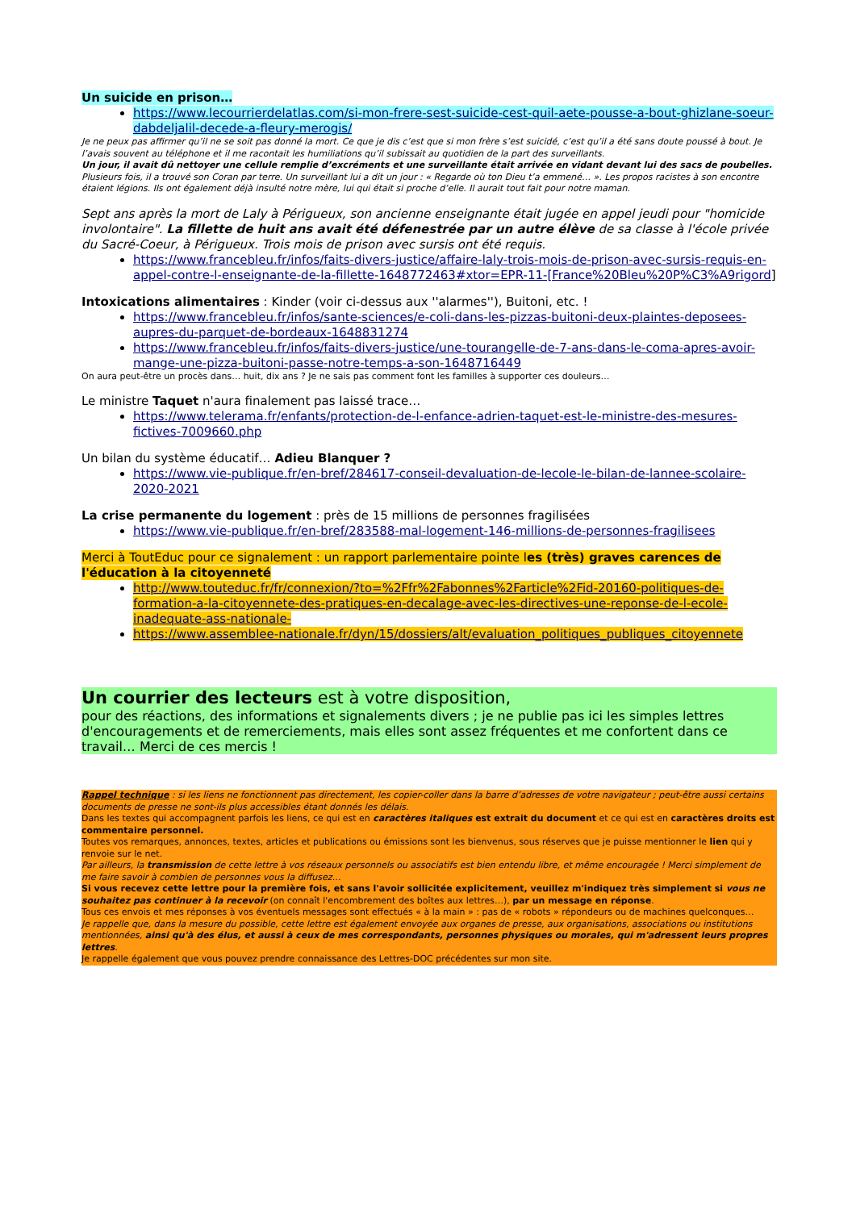Un suicide en prison…
https://www.lecourrierdelatlas.com/si-mon-frere-sest-suicide-cest-quil-aete-pousse-a-bout-ghizlane-soeur-dabdeljalil-decede-a-fleury-merogis/
Je ne peux pas affirmer qu’il ne se soit pas donné la mort. Ce que je dis c’est que si mon frère s’est suicidé, c’est qu’il a été sans doute poussé à bout. Je l’avais souvent au téléphone et il me racontait les humiliations qu’il subissait au quotidien de la part des surveillants.
Un jour, il avait dû nettoyer une cellule remplie d’excréments et une surveillante était arrivée en vidant devant lui des sacs de poubelles.
Plusieurs fois, il a trouvé son Coran par terre. Un surveillant lui a dit un jour : « Regarde où ton Dieu t’a emmené… ». Les propos racistes à son encontre étaient légions. Ils ont également déjà insulté notre mère, lui qui était si proche d’elle. Il aurait tout fait pour notre maman.
Sept ans après la mort de Laly à Périgueux, son ancienne enseignante était jugée en appel jeudi pour "homicide involontaire". La fillette de huit ans avait été défenestrée par un autre élève de sa classe à l'école privée du Sacré-Coeur, à Périgueux. Trois mois de prison avec sursis ont été requis.
https://www.francebleu.fr/infos/faits-divers-justice/affaire-laly-trois-mois-de-prison-avec-sursis-requis-en-appel-contre-l-enseignante-de-la-fillette-1648772463#xtor=EPR-11-[France%20Bleu%20P%C3%A9rigord]
Intoxications alimentaires : Kinder (voir ci-dessus aux ''alarmes''), Buitoni, etc. !
https://www.francebleu.fr/infos/sante-sciences/e-coli-dans-les-pizzas-buitoni-deux-plaintes-deposees-aupres-du-parquet-de-bordeaux-1648831274
https://www.francebleu.fr/infos/faits-divers-justice/une-tourangelle-de-7-ans-dans-le-coma-apres-avoir-mange-une-pizza-buitoni-passe-notre-temps-a-son-1648716449
On aura peut-être un procès dans… huit, dix ans ? Je ne sais pas comment font les familles à supporter ces douleurs…
Le ministre Taquet n'aura finalement pas laissé trace…
https://www.telerama.fr/enfants/protection-de-l-enfance-adrien-taquet-est-le-ministre-des-mesures-fictives-7009660.php
Un bilan du système éducatif… Adieu Blanquer ?
https://www.vie-publique.fr/en-bref/284617-conseil-devaluation-de-lecole-le-bilan-de-lannee-scolaire-2020-2021
La crise permanente du logement : près de 15 millions de personnes fragilisées
https://www.vie-publique.fr/en-bref/283588-mal-logement-146-millions-de-personnes-fragilisees
Merci à ToutEduc pour ce signalement : un rapport parlementaire pointe les (très) graves carences de l'éducation à la citoyenneté
http://www.touteduc.fr/fr/connexion/?to=%2Ffr%2Fabonnes%2Farticle%2Fid-20160-politiques-de-formation-a-la-citoyennete-des-pratiques-en-decalage-avec-les-directives-une-reponse-de-l-ecole-inadequate-ass-nationale-
https://www.assemblee-nationale.fr/dyn/15/dossiers/alt/evaluation_politiques_publiques_citoyennete
Un courrier des lecteurs est à votre disposition,
pour des réactions, des informations et signalements divers ; je ne publie pas ici les simples lettres d'encouragements et de remerciements, mais elles sont assez fréquentes et me confortent dans ce travail… Merci de ces mercis !
Rappel technique : si les liens ne fonctionnent pas directement, les copier-coller dans la barre d’adresses de votre navigateur ; peut-être aussi certains documents de presse ne sont-ils plus accessibles étant donnés les délais.
Dans les textes qui accompagnent parfois les liens, ce qui est en caractères italiques est extrait du document et ce qui est en caractères droits est commentaire personnel.
Toutes vos remarques, annonces, textes, articles et publications ou émissions sont les bienvenus, sous réserves que je puisse mentionner le lien qui y renvoie sur le net.
Par ailleurs, la transmission de cette lettre à vos réseaux personnels ou associatifs est bien entendu libre, et même encouragée ! Merci simplement de me faire savoir à combien de personnes vous la diffusez…
Si vous recevez cette lettre pour la première fois, et sans l'avoir sollicitée explicitement, veuillez m'indiquez très simplement si vous ne souhaitez pas continuer à la recevoir (on connaît l'encombrement des boîtes aux lettres…), par un message en réponse.
Tous ces envois et mes réponses à vos éventuels messages sont effectués « à la main » : pas de « robots » répondeurs ou de machines quelconques…
Je rappelle que, dans la mesure du possible, cette lettre est également envoyée aux organes de presse, aux organisations, associations ou institutions mentionnées, ainsi qu'à des élus, et aussi à ceux de mes correspondants, personnes physiques ou morales, qui m'adressent leurs propres lettres.
Je rappelle également que vous pouvez prendre connaissance des Lettres-DOC précédentes sur mon site.